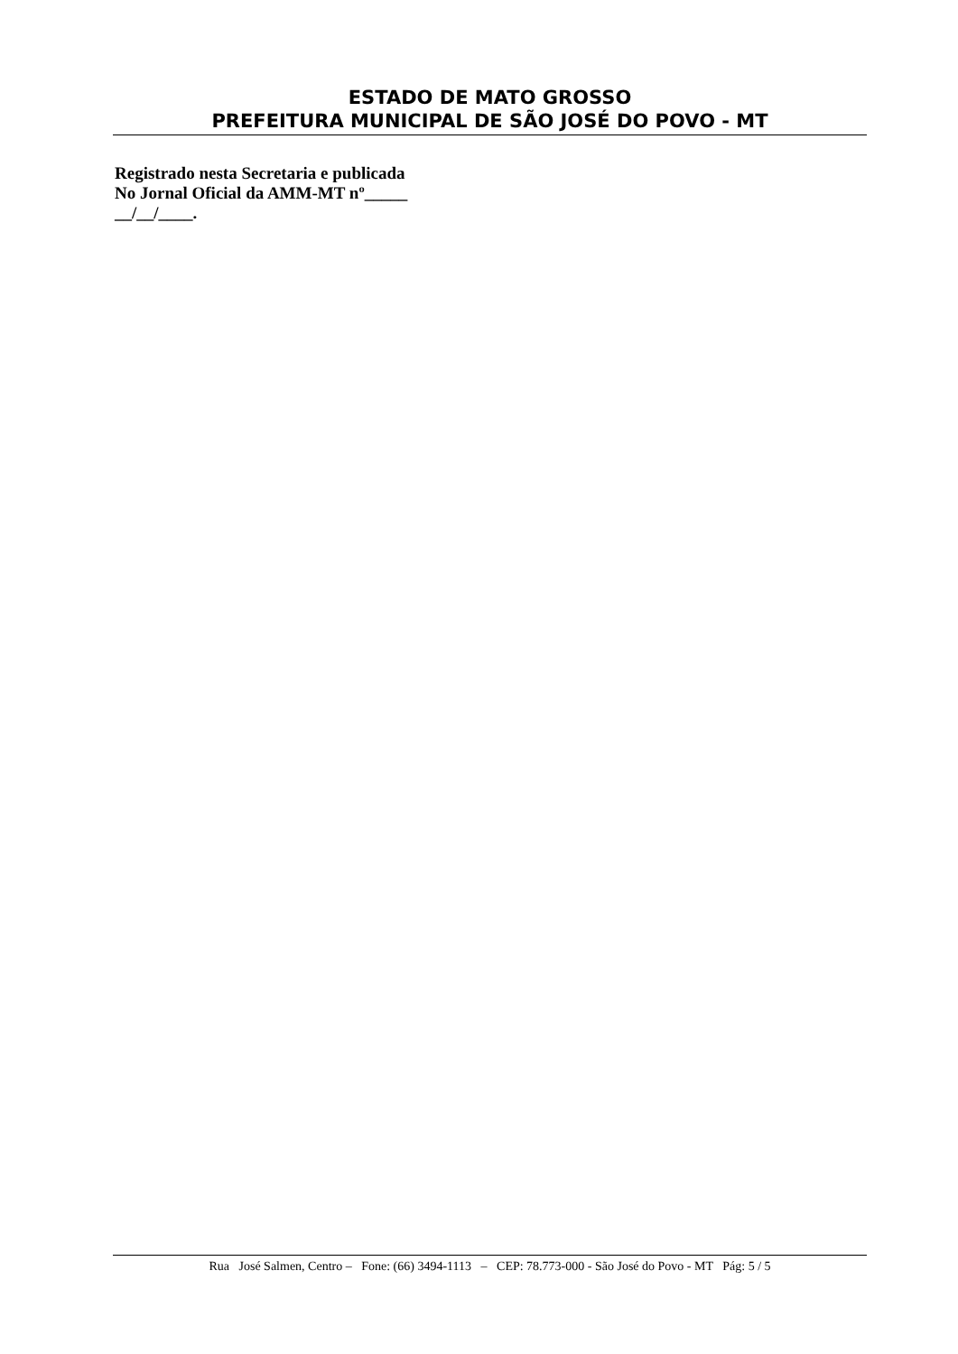ESTADO DE MATO GROSSO
PREFEITURA MUNICIPAL DE SÃO JOSÉ DO POVO - MT
Registrado nesta Secretaria e publicada
No Jornal Oficial da AMM-MT nº_____
__/__/____.
Rua José Salmen, Centro – Fone: (66) 3494-1113 – CEP: 78.773-000 - São José do Povo - MT Pág: 5 / 5